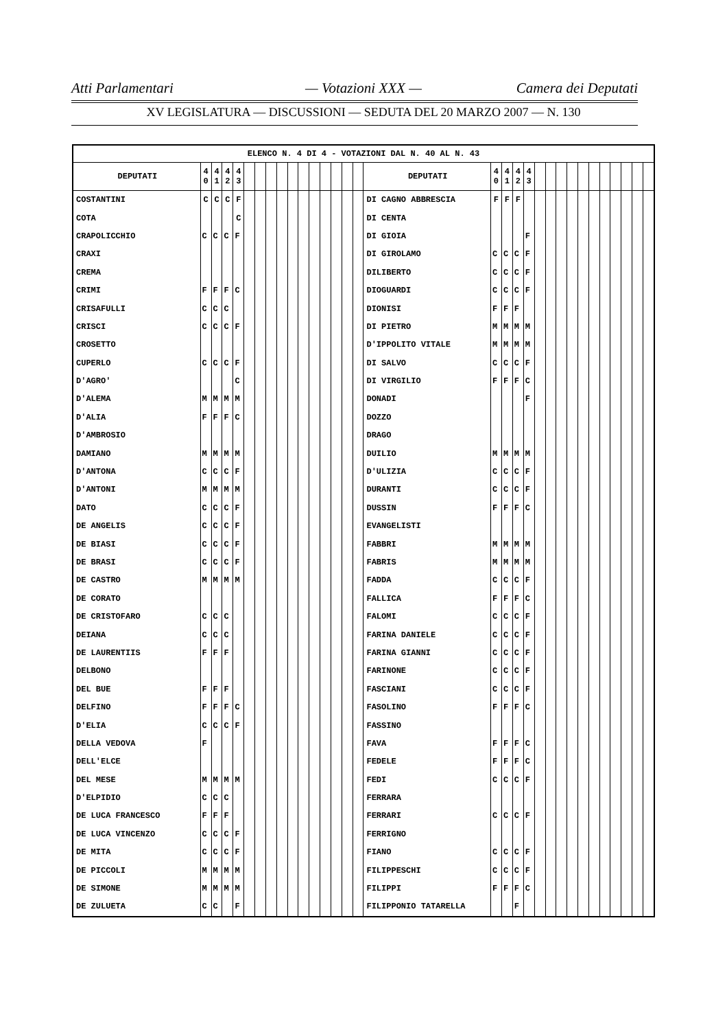Atti Parlamentari — Votazioni XXX — Camera dei Deputati
XV LEGISLATURA — DISCUSSIONI — SEDUTA DEL 20 MARZO 2007 — N. 130
| ELENCO N. 4 DI 4 - VOTAZIONI DAL N. 40 AL N. 43 | | | | | | | | | | | | | | | | | | | | | | | | | | | | | | | |
| --- | --- | --- | --- | --- | --- | --- | --- | --- | --- | --- | --- | --- | --- | --- | --- | --- | --- | --- | --- | --- | --- | --- | --- | --- | --- | --- | --- | --- | --- | --- | --- |
| DEPUTATI | 4 0 | 4 1 | 4 2 | 4 3 | | | | | | | | | | | | DEPUTATI | 4 0 | 4 1 | 4 2 | 4 3 | | | | | | | | | | | |
| COSTANTINI | C | C | C | F | | | | | | | | | | | | DI CAGNO ABBRESCIA | F | F | F | | | | | | | | | | | | |
| COTA | | | | C | | | | | | | | | | | | DI CENTA | | | | | | | | | | | | | | | |
| CRAPOLICCHIO | C | C | C | F | | | | | | | | | | | | DI GIOIA | | | | F | | | | | | | | | | | |
| CRAXI | | | | | | | | | | | | | | | | DI GIROLAMO | C | C | C | F | | | | | | | | | | | |
| CREMA | | | | | | | | | | | | | | | | DILIBERTO | C | C | C | F | | | | | | | | | | | |
| CRIMI | F | F | F | C | | | | | | | | | | | | DIOGUARDI | C | C | C | F | | | | | | | | | | | |
| CRISAFULLI | C | C | C | | | | | | | | | | | | | DIONISI | F | F | F | | | | | | | | | | | | |
| CRISCI | C | C | C | F | | | | | | | | | | | | DI PIETRO | M | M | M | M | | | | | | | | | | | |
| CROSETTO | | | | | | | | | | | | | | | | D'IPPOLITO VITALE | M | M | M | M | | | | | | | | | | | |
| CUPERLO | C | C | C | F | | | | | | | | | | | | DI SALVO | C | C | C | F | | | | | | | | | | | |
| D'AGRO' | | | | C | | | | | | | | | | | | DI VIRGILIO | F | F | F | C | | | | | | | | | | | |
| D'ALEMA | M | M | M | M | | | | | | | | | | | | DONADI | | | | F | | | | | | | | | | | |
| D'ALIA | F | F | F | C | | | | | | | | | | | | DOZZO | | | | | | | | | | | | | | | |
| D'AMBROSIO | | | | | | | | | | | | | | | | DRAGO | | | | | | | | | | | | | | | |
| DAMIANO | M | M | M | M | | | | | | | | | | | | DUILIO | M | M | M | M | | | | | | | | | | | |
| D'ANTONA | C | C | C | F | | | | | | | | | | | | D'ULIZIA | C | C | C | F | | | | | | | | | | | |
| D'ANTONI | M | M | M | M | | | | | | | | | | | | DURANTI | C | C | C | F | | | | | | | | | | | |
| DATO | C | C | C | F | | | | | | | | | | | | DUSSIN | F | F | F | C | | | | | | | | | | | |
| DE ANGELIS | C | C | C | F | | | | | | | | | | | | EVANGELISTI | | | | | | | | | | | | | | | |
| DE BIASI | C | C | C | F | | | | | | | | | | | | FABBRI | M | M | M | M | | | | | | | | | | | |
| DE BRASI | C | C | C | F | | | | | | | | | | | | FABRIS | M | M | M | M | | | | | | | | | | | |
| DE CASTRO | M | M | M | M | | | | | | | | | | | | FADDA | C | C | C | F | | | | | | | | | | | |
| DE CORATO | | | | | | | | | | | | | | | | FALLICA | F | F | F | C | | | | | | | | | | | |
| DE CRISTOFARO | C | C | C | | | | | | | | | | | | | FALOMI | C | C | C | F | | | | | | | | | | | |
| DEIANA | C | C | C | | | | | | | | | | | | | FARINA DANIELE | C | C | C | F | | | | | | | | | | | |
| DE LAURENTIIS | F | F | F | | | | | | | | | | | | | FARINA GIANNI | C | C | C | F | | | | | | | | | | | |
| DELBONO | | | | | | | | | | | | | | | | FARINONE | C | C | C | F | | | | | | | | | | | |
| DEL BUE | F | F | F | | | | | | | | | | | | | FASCIANI | C | C | C | F | | | | | | | | | | | |
| DELFINO | F | F | F | C | | | | | | | | | | | | FASOLINO | F | F | F | C | | | | | | | | | | | |
| D'ELIA | C | C | C | F | | | | | | | | | | | | FASSINO | | | | | | | | | | | | | | | |
| DELLA VEDOVA | F | | | | | | | | | | | | | | | FAVA | F | F | F | C | | | | | | | | | | | |
| DELL'ELCE | | | | | | | | | | | | | | | | FEDELE | F | F | F | C | | | | | | | | | | | |
| DEL MESE | M | M | M | M | | | | | | | | | | | | FEDI | C | C | C | F | | | | | | | | | | | |
| D'ELPIDIO | C | C | C | | | | | | | | | | | | | FERRARA | | | | | | | | | | | | | | | |
| DE LUCA FRANCESCO | F | F | F | | | | | | | | | | | | | FERRARI | C | C | C | F | | | | | | | | | | | |
| DE LUCA VINCENZO | C | C | C | F | | | | | | | | | | | | FERRIGNO | | | | | | | | | | | | | | | |
| DE MITA | C | C | C | F | | | | | | | | | | | | FIANO | C | C | C | F | | | | | | | | | | | |
| DE PICCOLI | M | M | M | M | | | | | | | | | | | | FILIPPESCHI | C | C | C | F | | | | | | | | | | | |
| DE SIMONE | M | M | M | M | | | | | | | | | | | | FILIPPI | F | F | F | C | | | | | | | | | | | |
| DE ZULUETA | C | C | | F | | | | | | | | | | | | FILIPPONIO TATARELLA | | | F | | | | | | | | | | | | |